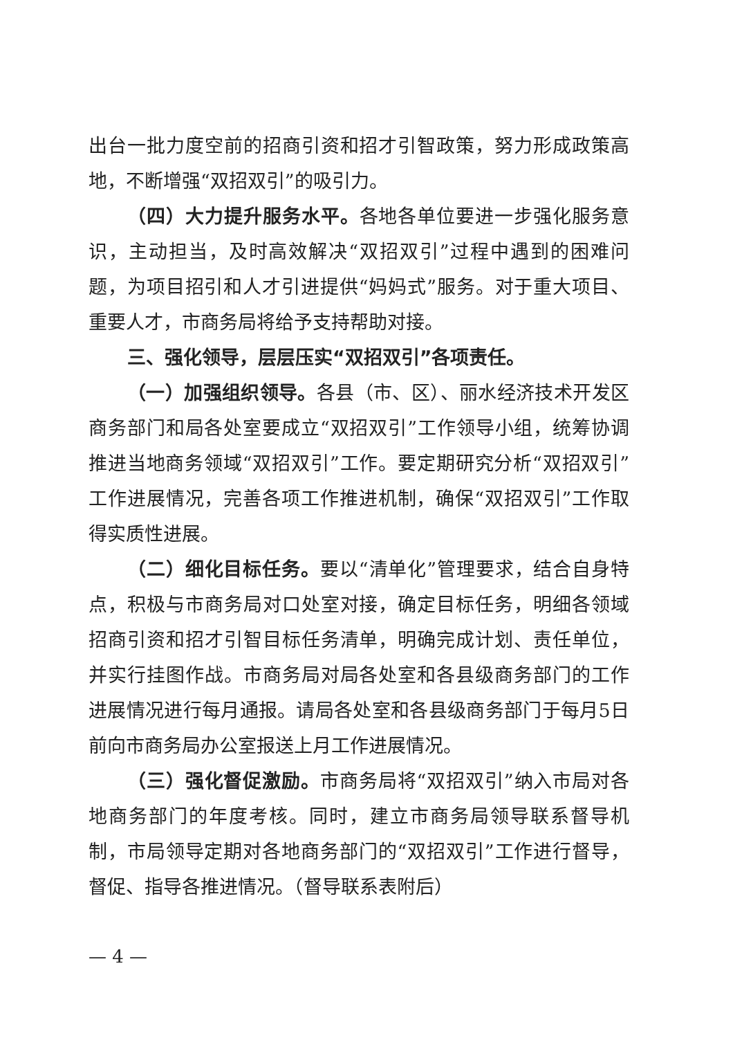出台一批力度空前的招商引资和招才引智政策，努力形成政策高地，不断增强“双招双引”的吸引力。
（四）大力提升服务水平。各地各单位要进一步强化服务意识，主动担当，及时高效解决“双招双引”过程中遇到的困难问题，为项目招引和人才引进提供“妈妈式”服务。对于重大项目、重要人才，市商务局将给予支持帮助对接。
三、强化领导，层层压实“双招双引”各项责任。
（一）加强组织领导。各县（市、区）、丽水经济技术开发区商务部门和局各处室要成立“双招双引”工作领导小组，统筹协调推进当地商务领域“双招双引”工作。要定期研究分析“双招双引”工作进展情况，完善各项工作推进机制，确保“双招双引”工作取得实质性进展。
（二）细化目标任务。要以“清单化”管理要求，结合自身特点，积极与市商务局对口处室对接，确定目标任务，明细各领域招商引资和招才引智目标任务清单，明确完成计划、责任单位，并实行挂图作战。市商务局对局各处室和各县级商务部门的工作进展情况进行每月通报。请局各处室和各县级商务部门于每月5日前向市商务局办公室报送上月工作进展情况。
（三）强化督促激励。市商务局将“双招双引”纳入市局对各地商务部门的年度考核。同时，建立市商务局领导联系督导机制，市局领导定期对各地商务部门的“双招双引”工作进行督导，督促、指导各推进情况。（督导联系表附后）
— 4 —